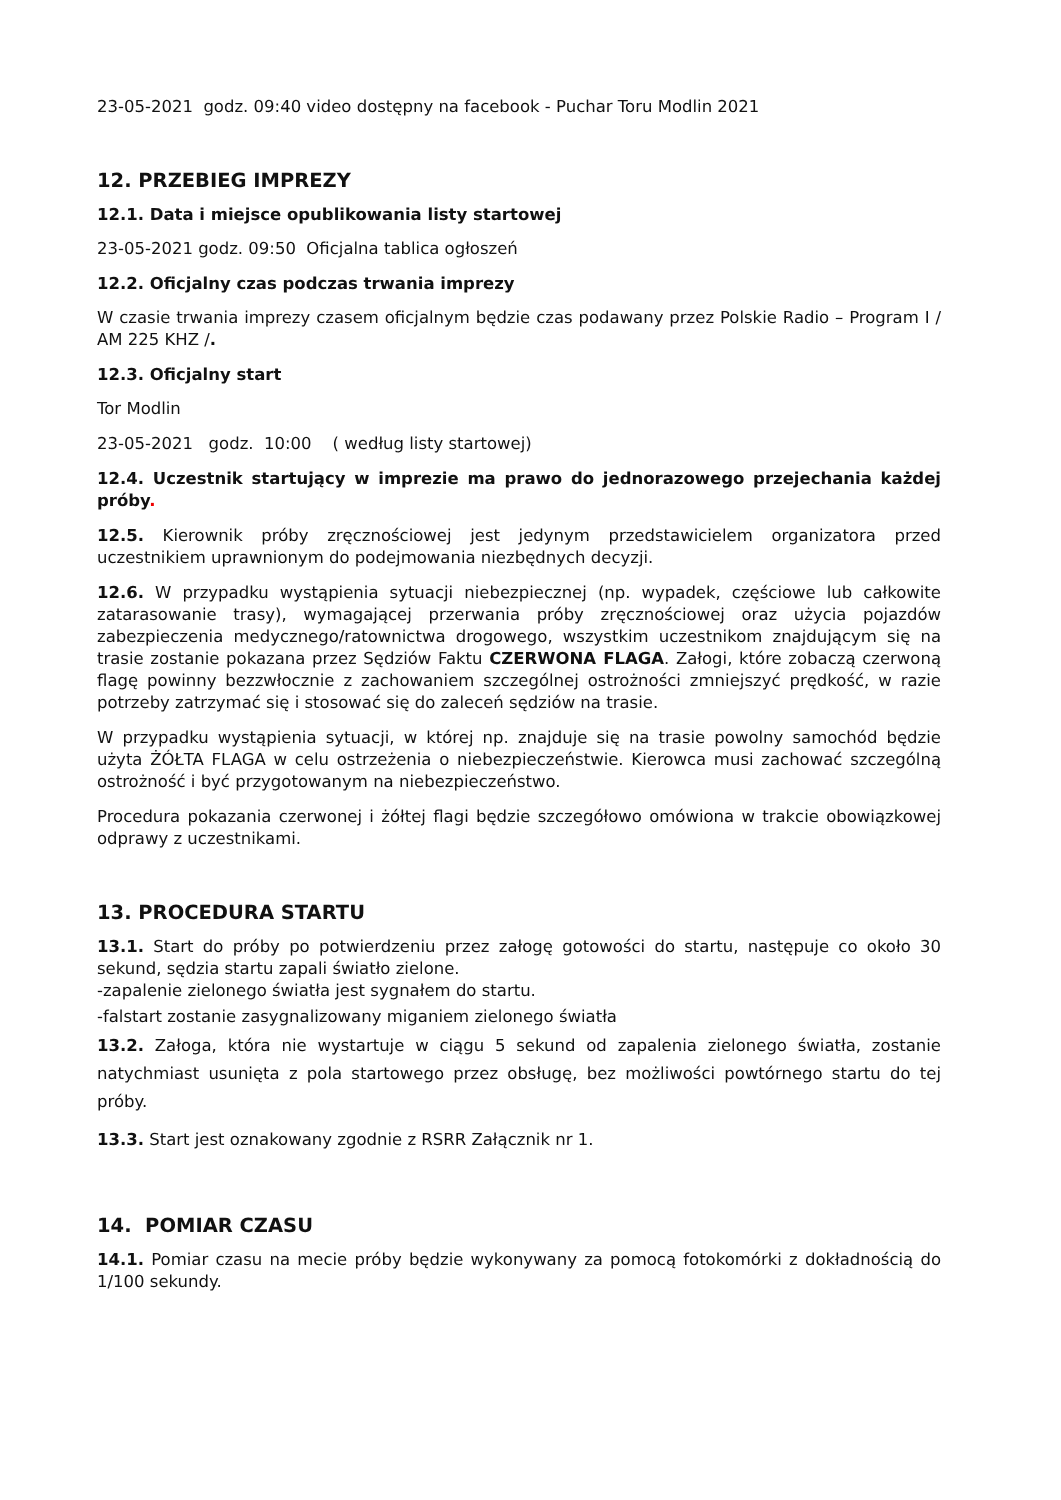23-05-2021 godz. 09:40 video dostępny na facebook - Puchar Toru Modlin 2021
12. PRZEBIEG IMPREZY
12.1. Data i miejsce opublikowania listy startowej
23-05-2021 godz. 09:50 Oficjalna tablica ogłoszeń
12.2. Oficjalny czas podczas trwania imprezy
W czasie trwania imprezy czasem oficjalnym będzie czas podawany przez Polskie Radio – Program I / AM 225 KHZ /.
12.3. Oficjalny start
Tor Modlin
23-05-2021 godz. 10:00 ( według listy startowej)
12.4. Uczestnik startujący w imprezie ma prawo do jednorazowego przejechania każdej próby.
12.5. Kierownik próby zręcznościowej jest jedynym przedstawicielem organizatora przed uczestnikiem uprawnionym do podejmowania niezbędnych decyzji.
12.6. W przypadku wystąpienia sytuacji niebezpiecznej (np. wypadek, częściowe lub całkowite zatarasowanie trasy), wymagającej przerwania próby zręcznościowej oraz użycia pojazdów zabezpieczenia medycznego/ratownictwa drogowego, wszystkim uczestnikom znajdującym się na trasie zostanie pokazana przez Sędziów Faktu CZERWONA FLAGA. Załogi, które zobaczą czerwoną flagę powinny bezzwłocznie z zachowaniem szczególnej ostrożności zmniejszyć prędkość, w razie potrzeby zatrzymać się i stosować się do zaleceń sędziów na trasie.
W przypadku wystąpienia sytuacji, w której np. znajduje się na trasie powolny samochód będzie użyta ŻÓŁTA FLAGA w celu ostrzeżenia o niebezpieczeństwie. Kierowca musi zachować szczególną ostrożność i być przygotowanym na niebezpieczeństwo.
Procedura pokazania czerwonej i żółtej flagi będzie szczegółowo omówiona w trakcie obowiązkowej odprawy z uczestnikami.
13. PROCEDURA STARTU
13.1. Start do próby po potwierdzeniu przez załogę gotowości do startu, następuje co około 30 sekund, sędzia startu zapali światło zielone.
-zapalenie zielonego światła jest sygnałem do startu.
-falstart zostanie zasygnalizowany miganiem zielonego światła
13.2. Załoga, która nie wystartuje w ciągu 5 sekund od zapalenia zielonego światła, zostanie natychmiast usunięta z pola startowego przez obsługę, bez możliwości powtórnego startu do tej próby.
13.3. Start jest oznakowany zgodnie z RSRR Załącznik nr 1.
14. POMIAR CZASU
14.1. Pomiar czasu na mecie próby będzie wykonywany za pomocą fotokomórki z dokładnością do 1/100 sekundy.